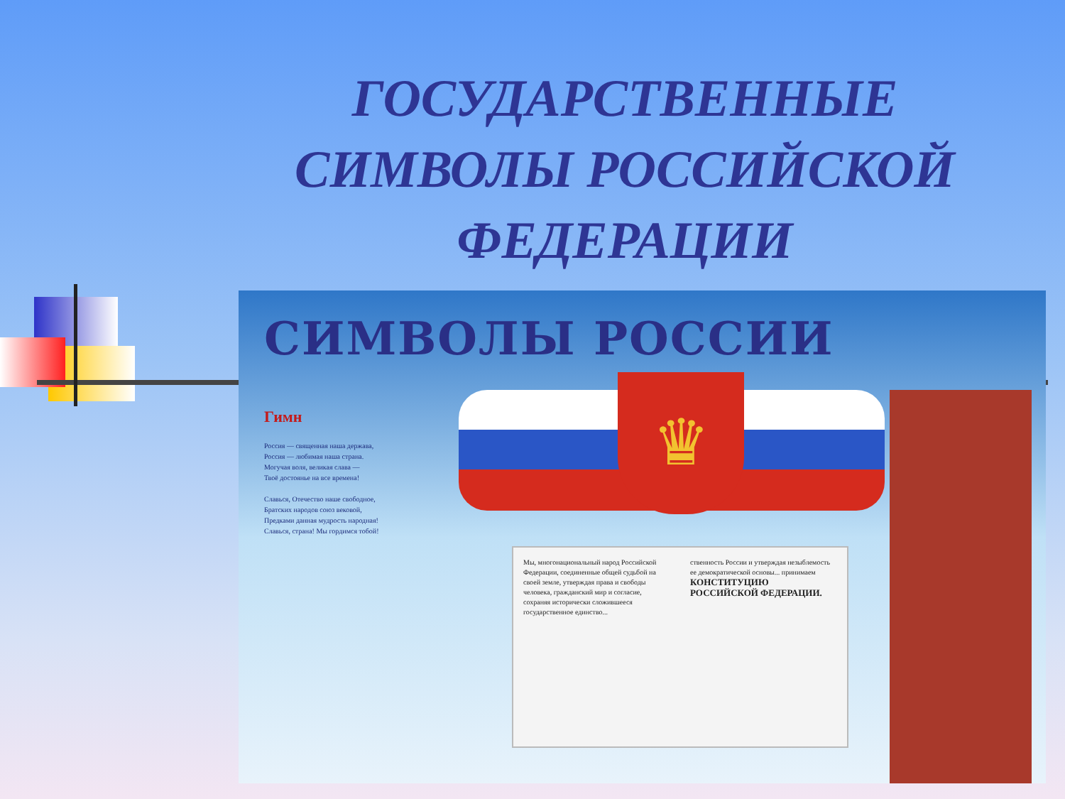ГОСУДАРСТВЕННЫЕ СИМВОЛЫ РОССИЙСКОЙ ФЕДЕРАЦИИ
СИМВОЛЫ РОССИИ
♛
Гимн
Россия — священная наша держава,
Россия — любимая наша страна.
Могучая воля, великая слава —
Твоё достоянье на все времена!
Славься, Отечество наше свободное,
Братских народов союз вековой,
Предками данная мудрость народная!
Славься, страна! Мы гордимся тобой!
Мы, многонациональный народ Российской Федерации, соединенные общей судьбой на своей земле, утверждая права и свободы человека, гражданский мир и согласие, сохраняя исторически сложившееся государственное единство...
ственность России и утверждая незыблемость ее демократической основы... принимаем
КОНСТИТУЦИЮ РОССИЙСКОЙ ФЕДЕРАЦИИ.